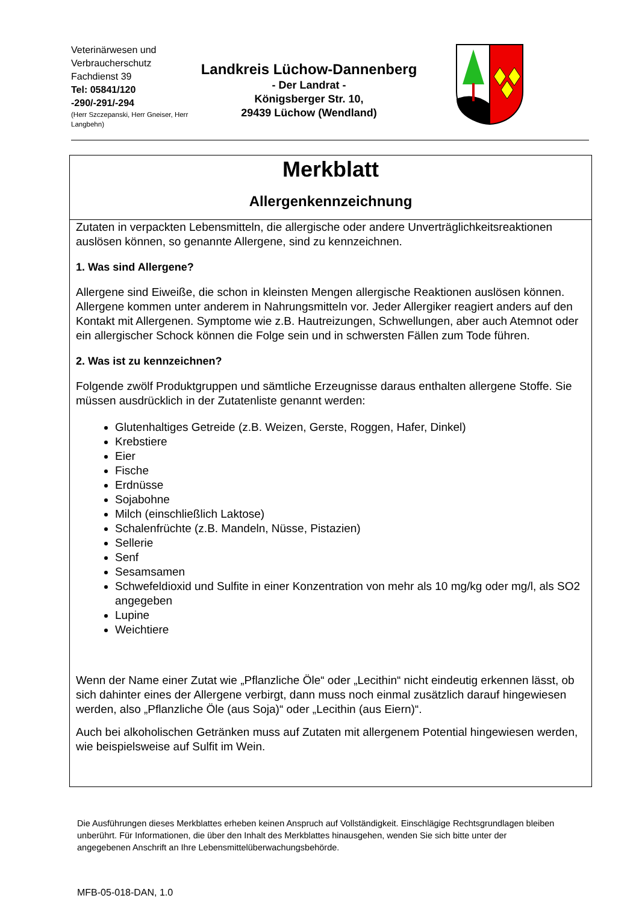Veterinärwesen und Verbraucherschutz
Fachdienst 39
Tel: 05841/120 -290/-291/-294
(Herr Szczepanski, Herr Gneiser, Herr Langbehn)
Landkreis Lüchow-Dannenberg
- Der Landrat -
Königsberger Str. 10,
29439 Lüchow (Wendland)
Merkblatt
Allergenkennzeichnung
Zutaten in verpackten Lebensmitteln, die allergische oder andere Unverträglichkeitsreaktionen auslösen können, so genannte Allergene, sind zu kennzeichnen.
1. Was sind Allergene?
Allergene sind Eiweiße, die schon in kleinsten Mengen allergische Reaktionen auslösen können. Allergene kommen unter anderem in Nahrungsmitteln vor. Jeder Allergiker reagiert anders auf den Kontakt mit Allergenen. Symptome wie z.B. Hautreizungen, Schwellungen, aber auch Atemnot oder ein allergischer Schock können die Folge sein und in schwersten Fällen zum Tode führen.
2. Was ist zu kennzeichnen?
Folgende zwölf Produktgruppen und sämtliche Erzeugnisse daraus enthalten allergene Stoffe. Sie müssen ausdrücklich in der Zutatenliste genannt werden:
Glutenhaltiges Getreide (z.B. Weizen, Gerste, Roggen, Hafer, Dinkel)
Krebstiere
Eier
Fische
Erdnüsse
Sojabohne
Milch (einschließlich Laktose)
Schalenfrüchte (z.B. Mandeln, Nüsse, Pistazien)
Sellerie
Senf
Sesamsamen
Schwefeldioxid und Sulfite in einer Konzentration von mehr als 10 mg/kg oder mg/l, als SO2 angegeben
Lupine
Weichtiere
Wenn der Name einer Zutat wie „Pflanzliche Öle“ oder „Lecithin“ nicht eindeutig erkennen lässt, ob sich dahinter eines der Allergene verbirgt, dann muss noch einmal zusätzlich darauf hingewiesen werden, also „Pflanzliche Öle (aus Soja)“ oder „Lecithin (aus Eiern)“.
Auch bei alkoholischen Getränken muss auf Zutaten mit allergenem Potential hingewiesen werden, wie beispielsweise auf Sulfit im Wein.
Die Ausführungen dieses Merkblattes erheben keinen Anspruch auf Vollständigkeit. Einschlägige Rechtsgrundlagen bleiben unberührt. Für Informationen, die über den Inhalt des Merkblattes hinausgehen, wenden Sie sich bitte unter der angegebenen Anschrift an Ihre Lebensmittelüberwachungsbehörde.
MFB-05-018-DAN, 1.0